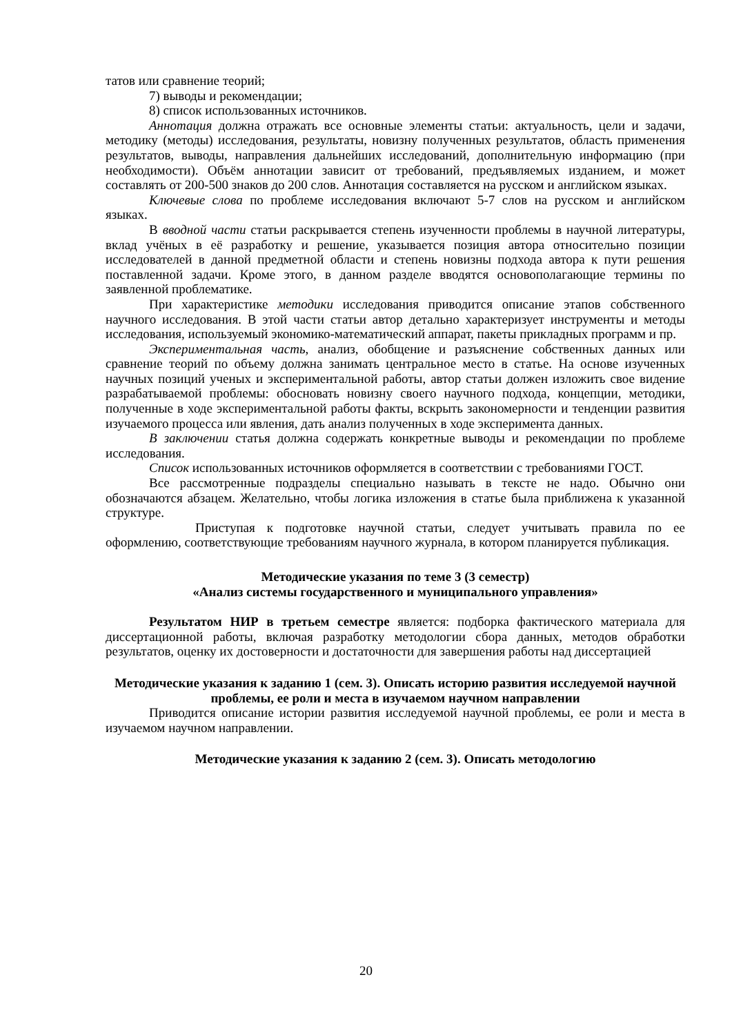татов или сравнение теорий;
7) выводы и рекомендации;
8) список использованных источников.
Аннотация должна отражать все основные элементы статьи: актуальность, цели и задачи, методику (методы) исследования, результаты, новизну полученных результатов, область применения результатов, выводы, направления дальнейших исследований, дополнительную информацию (при необходимости). Объём аннотации зависит от требований, предъявляемых изданием, и может составлять от 200-500 знаков до 200 слов. Аннотация составляется на русском и английском языках.
Ключевые слова по проблеме исследования включают 5-7 слов на русском и английском языках.
В вводной части статьи раскрывается степень изученности проблемы в научной литературы, вклад учёных в её разработку и решение, указывается позиция автора относительно позиции исследователей в данной предметной области и степень новизны подхода автора к пути решения поставленной задачи. Кроме этого, в данном разделе вводятся основополагающие термины по заявленной проблематике.
При характеристике методики исследования приводится описание этапов собственного научного исследования. В этой части статьи автор детально характеризует инструменты и методы исследования, используемый экономико-математический аппарат, пакеты прикладных программ и пр.
Экспериментальная часть, анализ, обобщение и разъяснение собственных данных или сравнение теорий по объему должна занимать центральное место в статье. На основе изученных научных позиций ученых и экспериментальной работы, автор статьи должен изложить свое видение разрабатываемой проблемы: обосновать новизну своего научного подхода, концепции, методики, полученные в ходе экспериментальной работы факты, вскрыть закономерности и тенденции развития изучаемого процесса или явления, дать анализ полученных в ходе эксперимента данных.
В заключении статья должна содержать конкретные выводы и рекомендации по проблеме исследования.
Список использованных источников оформляется в соответствии с требованиями ГОСТ.
Все рассмотренные подразделы специально называть в тексте не надо. Обычно они обозначаются абзацем. Желательно, чтобы логика изложения в статье была приближена к указанной структуре.
Приступая к подготовке научной статьи, следует учитывать правила по ее оформлению, соответствующие требованиям научного журнала, в котором планируется публикация.
Методические указания по теме 3 (3 семестр)
«Анализ системы государственного и муниципального управления»
Результатом НИР в третьем семестре является: подборка фактического материала для диссертационной работы, включая разработку методологии сбора данных, методов обработки результатов, оценку их достоверности и достаточности для завершения работы над диссертацией
Методические указания к заданию 1 (сем. 3). Описать историю развития исследуемой научной проблемы, ее роли и места в изучаемом научном направлении
Приводится описание истории развития исследуемой научной проблемы, ее роли и места в изучаемом научном направлении.
Методические указания к заданию 2 (сем. 3). Описать методологию
20